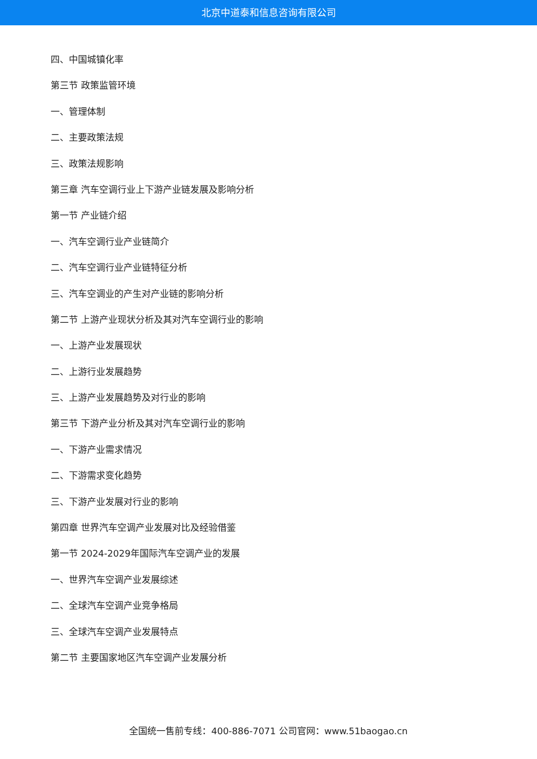北京中道泰和信息咨询有限公司
四、中国城镇化率
第三节 政策监管环境
一、管理体制
二、主要政策法规
三、政策法规影响
第三章 汽车空调行业上下游产业链发展及影响分析
第一节 产业链介绍
一、汽车空调行业产业链简介
二、汽车空调行业产业链特征分析
三、汽车空调业的产生对产业链的影响分析
第二节 上游产业现状分析及其对汽车空调行业的影响
一、上游产业发展现状
二、上游行业发展趋势
三、上游产业发展趋势及对行业的影响
第三节 下游产业分析及其对汽车空调行业的影响
一、下游产业需求情况
二、下游需求变化趋势
三、下游产业发展对行业的影响
第四章 世界汽车空调产业发展对比及经验借鉴
第一节 2024-2029年国际汽车空调产业的发展
一、世界汽车空调产业发展综述
二、全球汽车空调产业竞争格局
三、全球汽车空调产业发展特点
第二节 主要国家地区汽车空调产业发展分析
全国统一售前专线：400-886-7071 公司官网：www.51baogao.cn